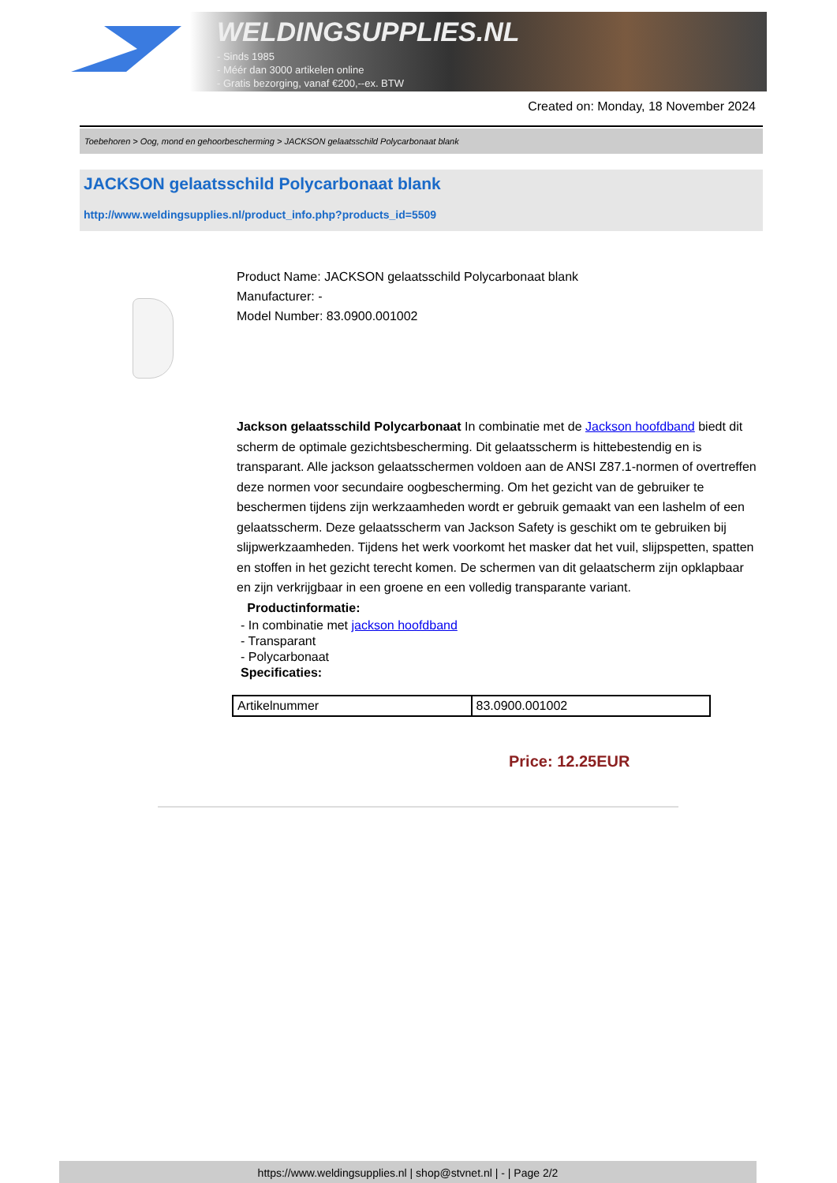WELDINGSUPPLIES.NL
- Sinds 1985
- Méér dan 3000 artikelen online
- Gratis bezorging, vanaf €200,--ex. BTW
Created on: Monday, 18 November 2024
Toebehoren > Oog, mond en gehoorbescherming > JACKSON gelaatsschild Polycarbonaat blank
JACKSON gelaatsschild Polycarbonaat blank
http://www.weldingsupplies.nl/product_info.php?products_id=5509
Product Name: JACKSON gelaatsschild Polycarbonaat blank
Manufacturer: -
Model Number: 83.0900.001002
Jackson gelaatsschild Polycarbonaat In combinatie met de Jackson hoofdband biedt dit scherm de optimale gezichtsbescherming. Dit gelaatsscherm is hittebestendig en is transparant. Alle jackson gelaatsschermen voldoen aan de ANSI Z87.1-normen of overtreffen deze normen voor secundaire oogbescherming. Om het gezicht van de gebruiker te beschermen tijdens zijn werkzaamheden wordt er gebruik gemaakt van een lashelm of een gelaatsscherm. Deze gelaatsscherm van Jackson Safety is geschikt om te gebruiken bij slijpwerkzaamheden. Tijdens het werk voorkomt het masker dat het vuil, slijpspetten, spatten en stoffen in het gezicht terecht komen. De schermen van dit gelaatscherm zijn opklapbaar en zijn verkrijgbaar in een groene en een volledig transparante variant. Productinformatie:
- In combinatie met jackson hoofdband
- Transparant
- Polycarbonaat
Specificaties:
| Artikelnummer | 83.0900.001002 |
Price: 12.25EUR
https://www.weldingsupplies.nl | shop@stvnet.nl | - | Page 2/2